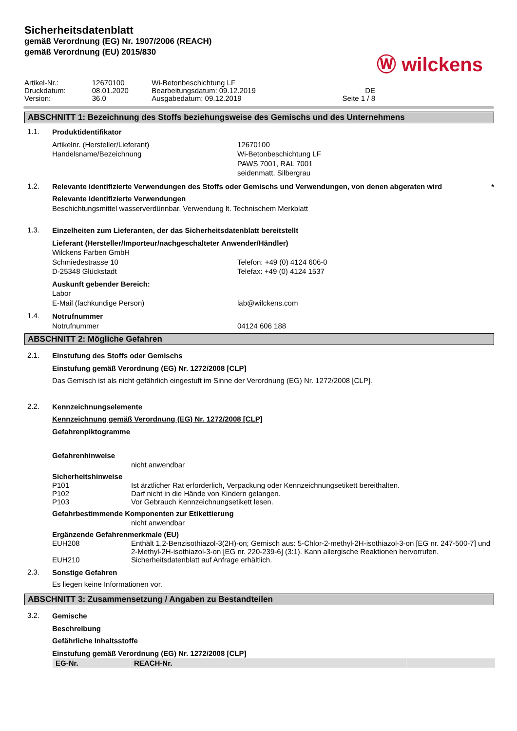Sicherheitsdatenblatt
gemäß Verordnung (EG) Nr. 1907/2006 (REACH)
gemäß Verordnung (EU) 2015/830
Ⓦ wilckens
| Artikel-Nr.: | 12670100 | Wi-Betonbeschichtung LF | |
| Druckdatum: | 08.01.2020 | Bearbeitungsdatum: 09.12.2019 | DE |
| Version: | 36.0 | Ausgabedatum: 09.12.2019 | Seite 1 / 8 |
ABSCHNITT 1: Bezeichnung des Stoffs beziehungsweise des Gemischs und des Unternehmens
1.1.
Produktidentifikator
Artikelnr. (Hersteller/Lieferant)
Handelsname/Bezeichnung
12670100
Wi-Betonbeschichtung LF
PAWS 7001, RAL 7001
seidenmatt, Silbergrau
1.2.
Relevante identifizierte Verwendungen des Stoffs oder Gemischs und Verwendungen, von denen abgeraten wird *
Relevante identifizierte Verwendungen
Beschichtungsmittel wasserverdünnbar, Verwendung lt. Technischem Merkblatt
1.3.
Einzelheiten zum Lieferanten, der das Sicherheitsdatenblatt bereitstellt
Lieferant (Hersteller/Importeur/nachgeschalteter Anwender/Händler)
Wilckens Farben GmbH
Schmiedestrasse 10
D-25348 Glückstadt
Telefon: +49 (0) 4124 606-0
Telefax: +49 (0) 4124 1537
Auskunft gebender Bereich:
Labor
E-Mail (fachkundige Person) lab@wilckens.com
1.4.
Notrufnummer
Notrufnummer 04124 606 188
ABSCHNITT 2: Mögliche Gefahren
2.1.
Einstufung des Stoffs oder Gemischs
Einstufung gemäß Verordnung (EG) Nr. 1272/2008 [CLP]
Das Gemisch ist als nicht gefährlich eingestuft im Sinne der Verordnung (EG) Nr. 1272/2008 [CLP].
2.2.
Kennzeichnungselemente
Kennzeichnung gemäß Verordnung (EG) Nr. 1272/2008 [CLP]
Gefahrenpiktogramme
Gefahrenhinweise
nicht anwendbar
Sicherheitshinweise
P101 Ist ärztlicher Rat erforderlich, Verpackung oder Kennzeichnungsetikett bereithalten.
P102 Darf nicht in die Hände von Kindern gelangen.
P103 Vor Gebrauch Kennzeichnungsetikett lesen.
Gefahrbestimmende Komponenten zur Etikettierung
nicht anwendbar
Ergänzende Gefahrenmerkmale (EU)
EUH208 Enthält 1,2-Benzisothiazol-3(2H)-on; Gemisch aus: 5-Chlor-2-methyl-2H-isothiazol-3-on [EG nr. 247-500-7] und 2-Methyl-2H-isothiazol-3-on [EG nr. 220-239-6] (3:1). Kann allergische Reaktionen hervorrufen.
EUH210 Sicherheitsdatenblatt auf Anfrage erhältlich.
2.3.
Sonstige Gefahren
Es liegen keine Informationen vor.
ABSCHNITT 3: Zusammensetzung / Angaben zu Bestandteilen
3.2.
Gemische
Beschreibung
Gefährliche Inhaltsstoffe
Einstufung gemäß Verordnung (EG) Nr. 1272/2008 [CLP]
| EG-Nr. | REACH-Nr. | |
| --- | --- | --- |